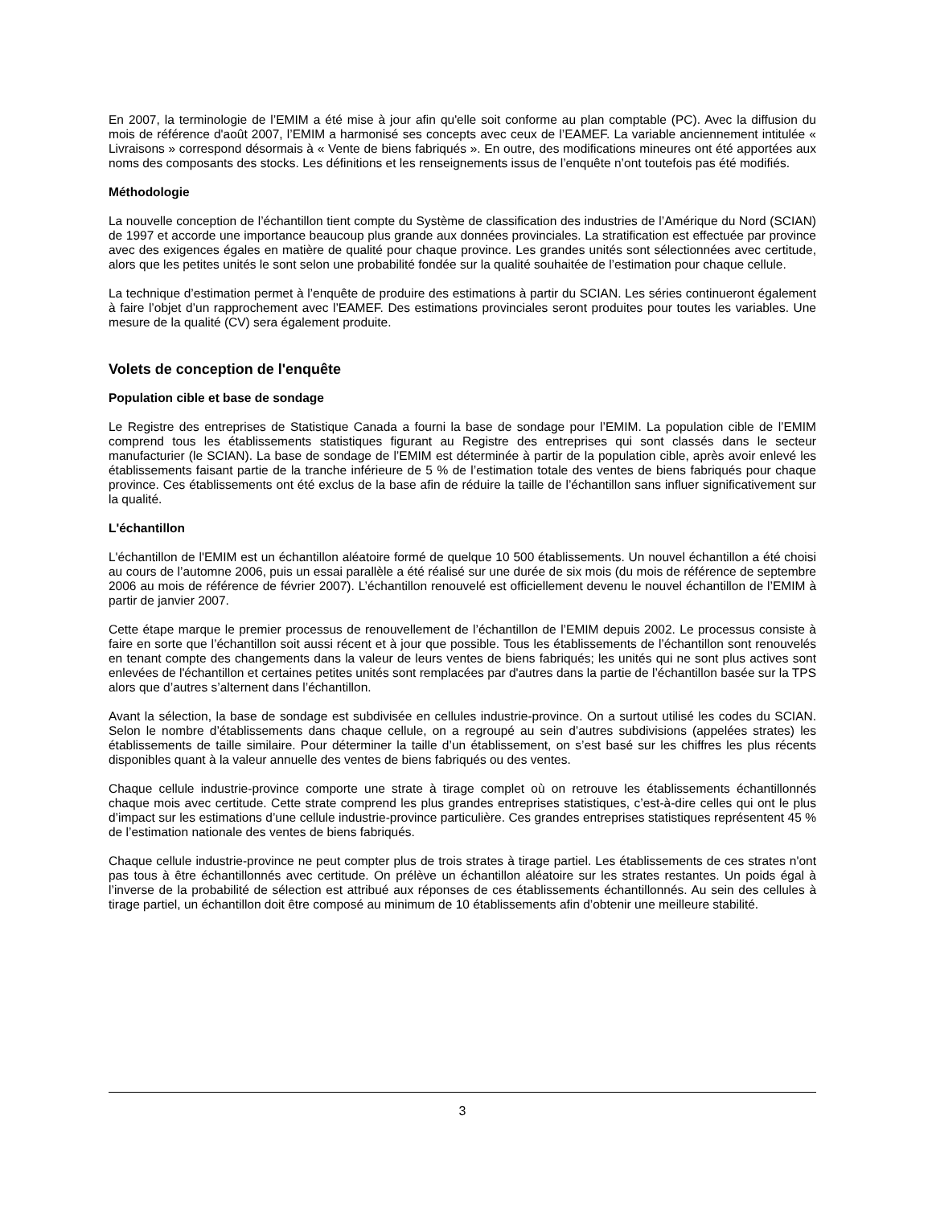En 2007, la terminologie de l’EMIM a été mise à jour afin qu'elle soit conforme au plan comptable (PC). Avec la diffusion du mois de référence d'août 2007, l’EMIM a harmonisé ses concepts avec ceux de l’EAMEF. La variable anciennement intitulée « Livraisons » correspond désormais à « Vente de biens fabriqués ». En outre, des modifications mineures ont été apportées aux noms des composants des stocks. Les définitions et les renseignements issus de l’enquête n’ont toutefois pas été modifiés.
Méthodologie
La nouvelle conception de l’échantillon tient compte du Système de classification des industries de l’Amérique du Nord (SCIAN) de 1997 et accorde une importance beaucoup plus grande aux données provinciales. La stratification est effectuée par province avec des exigences égales en matière de qualité pour chaque province. Les grandes unités sont sélectionnées avec certitude, alors que les petites unités le sont selon une probabilité fondée sur la qualité souhaitée de l’estimation pour chaque cellule.
La technique d’estimation permet à l’enquête de produire des estimations à partir du SCIAN. Les séries continueront également à faire l’objet d’un rapprochement avec l’EAMEF. Des estimations provinciales seront produites pour toutes les variables. Une mesure de la qualité (CV) sera également produite.
Volets de conception de l'enquête
Population cible et base de sondage
Le Registre des entreprises de Statistique Canada a fourni la base de sondage pour l’EMIM. La population cible de l’EMIM comprend tous les établissements statistiques figurant au Registre des entreprises qui sont classés dans le secteur manufacturier (le SCIAN). La base de sondage de l’EMIM est déterminée à partir de la population cible, après avoir enlevé les établissements faisant partie de la tranche inférieure de 5 % de l’estimation totale des ventes de biens fabriqués pour chaque province. Ces établissements ont été exclus de la base afin de réduire la taille de l’échantillon sans influer significativement sur la qualité.
L'échantillon
L'échantillon de l'EMIM est un échantillon aléatoire formé de quelque 10 500 établissements. Un nouvel échantillon a été choisi au cours de l’automne 2006, puis un essai parallèle a été réalisé sur une durée de six mois (du mois de référence de septembre 2006 au mois de référence de février 2007). L’échantillon renouvelé est officiellement devenu le nouvel échantillon de l’EMIM à partir de janvier 2007.
Cette étape marque le premier processus de renouvellement de l’échantillon de l’EMIM depuis 2002. Le processus consiste à faire en sorte que l’échantillon soit aussi récent et à jour que possible. Tous les établissements de l’échantillon sont renouvelés en tenant compte des changements dans la valeur de leurs ventes de biens fabriqués; les unités qui ne sont plus actives sont enlevées de l'échantillon et certaines petites unités sont remplacées par d'autres dans la partie de l’échantillon basée sur la TPS alors que d’autres s’alternent dans l’échantillon.
Avant la sélection, la base de sondage est subdivisée en cellules industrie-province. On a surtout utilisé les codes du SCIAN. Selon le nombre d’établissements dans chaque cellule, on a regroupé au sein d’autres subdivisions (appelées strates) les établissements de taille similaire. Pour déterminer la taille d’un établissement, on s’est basé sur les chiffres les plus récents disponibles quant à la valeur annuelle des ventes de biens fabriqués ou des ventes.
Chaque cellule industrie-province comporte une strate à tirage complet où on retrouve les établissements échantillonnés chaque mois avec certitude. Cette strate comprend les plus grandes entreprises statistiques, c’est-à-dire celles qui ont le plus d’impact sur les estimations d’une cellule industrie-province particulière. Ces grandes entreprises statistiques représentent 45 % de l’estimation nationale des ventes de biens fabriqués.
Chaque cellule industrie-province ne peut compter plus de trois strates à tirage partiel. Les établissements de ces strates n'ont pas tous à être échantillonnés avec certitude. On prélève un échantillon aléatoire sur les strates restantes. Un poids égal à l’inverse de la probabilité de sélection est attribué aux réponses de ces établissements échantillonnés. Au sein des cellules à tirage partiel, un échantillon doit être composé au minimum de 10 établissements afin d’obtenir une meilleure stabilité.
3